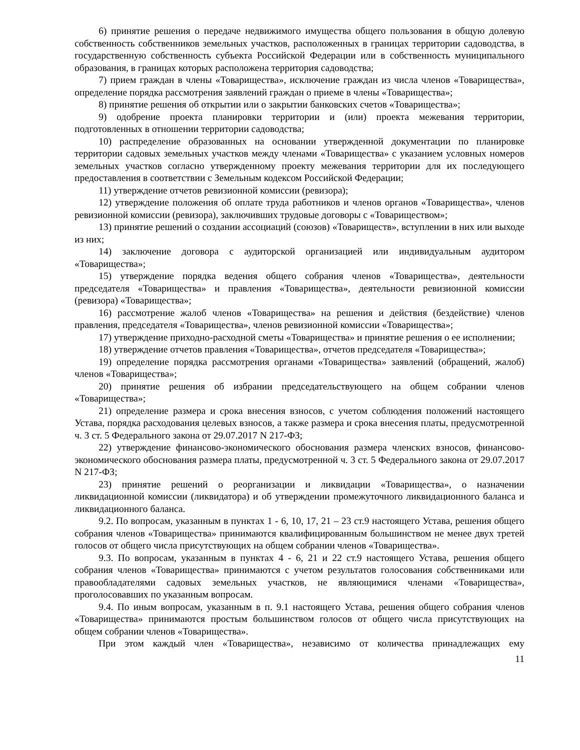6) принятие решения о передаче недвижимого имущества общего пользования в общую долевую собственность собственников земельных участков, расположенных в границах территории садоводства, в государственную собственность субъекта Российской Федерации или в собственность муниципального образования, в границах которых расположена территория садоводства;
7) прием граждан в члены «Товарищества», исключение граждан из числа членов «Товарищества», определение порядка рассмотрения заявлений граждан о приеме в члены «Товарищества»;
8) принятие решения об открытии или о закрытии банковских счетов «Товарищества»;
9) одобрение проекта планировки территории и (или) проекта межевания территории, подготовленных в отношении территории садоводства;
10) распределение образованных на основании утвержденной документации по планировке территории садовых земельных участков между членами «Товарищества» с указанием условных номеров земельных участков согласно утвержденному проекту межевания территории для их последующего предоставления в соответствии с Земельным кодексом Российской Федерации;
11) утверждение отчетов ревизионной комиссии (ревизора);
12) утверждение положения об оплате труда работников и членов органов «Товарищества», членов ревизионной комиссии (ревизора), заключивших трудовые договоры с «Товариществом»;
13) принятие решений о создании ассоциаций (союзов) «Товариществ», вступлении в них или выходе из них;
14) заключение договора с аудиторской организацией или индивидуальным аудитором «Товарищества»;
15) утверждение порядка ведения общего собрания членов «Товарищества», деятельности председателя «Товарищества» и правления «Товарищества», деятельности ревизионной комиссии (ревизора) «Товарищества»;
16) рассмотрение жалоб членов «Товарищества» на решения и действия (бездействие) членов правления, председателя «Товарищества», членов ревизионной комиссии «Товарищества»;
17) утверждение приходно-расходной сметы «Товарищества» и принятие решения о ее исполнении;
18) утверждение отчетов правления «Товарищества», отчетов председателя «Товарищества»;
19) определение порядка рассмотрения органами «Товарищества» заявлений (обращений, жалоб) членов «Товарищества»;
20) принятие решения об избрании председательствующего на общем собрании членов «Товарищества»;
21) определение размера и срока внесения взносов, с учетом соблюдения положений настоящего Устава, порядка расходования целевых взносов, а также размера и срока внесения платы, предусмотренной ч. 3 ст. 5 Федерального закона от 29.07.2017 N 217-ФЗ;
22) утверждение финансово-экономического обоснования размера членских взносов, финансово-экономического обоснования размера платы, предусмотренной ч. 3 ст. 5 Федерального закона от 29.07.2017 N 217-ФЗ;
23) принятие решений о реорганизации и ликвидации «Товарищества», о назначении ликвидационной комиссии (ликвидатора) и об утверждении промежуточного ликвидационного баланса и ликвидационного баланса.
9.2. По вопросам, указанным в пунктах 1 - 6, 10, 17, 21 – 23 ст.9 настоящего Устава, решения общего собрания членов «Товарищества» принимаются квалифицированным большинством не менее двух третей голосов от общего числа присутствующих на общем собрании членов «Товарищества».
9.3. По вопросам, указанным в пунктах 4 - 6, 21 и 22 ст.9 настоящего Устава, решения общего собрания членов «Товарищества» принимаются с учетом результатов голосования собственниками или правообладателями садовых земельных участков, не являющимися членами «Товарищества», проголосовавших по указанным вопросам.
9.4. По иным вопросам, указанным в п. 9.1 настоящего Устава, решения общего собрания членов «Товарищества» принимаются простым большинством голосов от общего числа присутствующих на общем собрании членов «Товарищества».
При этом каждый член «Товарищества», независимо от количества принадлежащих ему
11